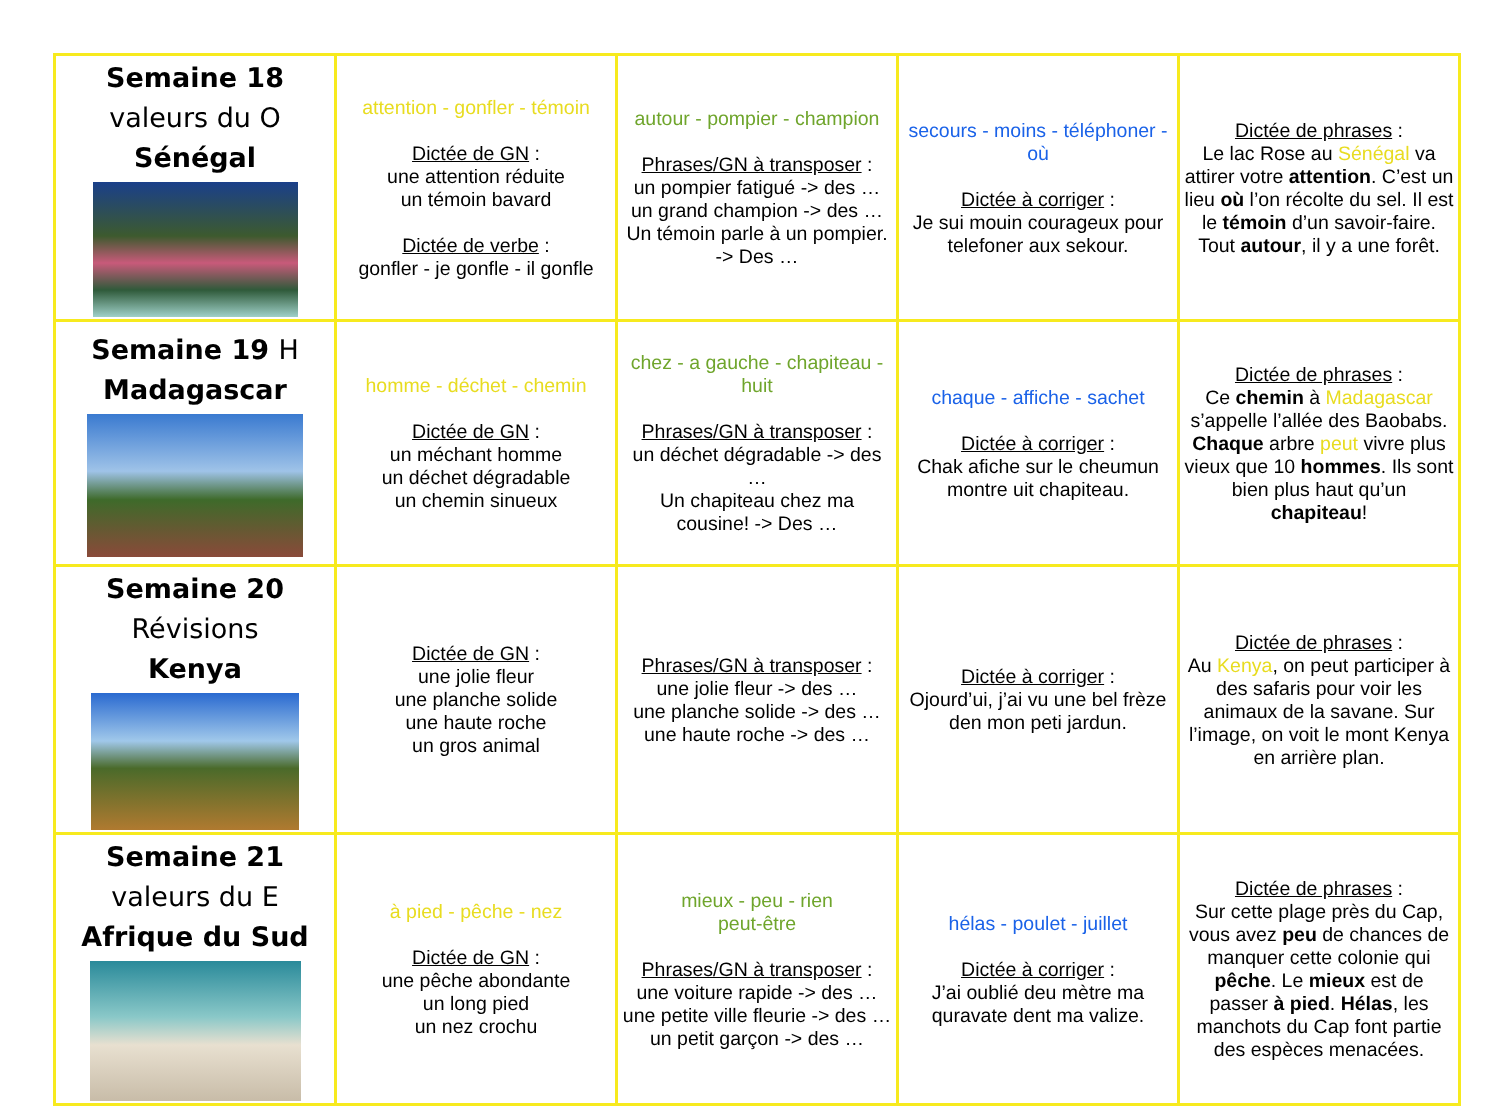| Semaine 18 valeurs du O Sénégal | attention - gonfler - témoin Dictée de GN : une attention réduite un témoin bavard Dictée de verbe : gonfler - je gonfle - il gonfle | autour - pompier - champion Phrases/GN à transposer : un pompier fatigué -> des … un grand champion -> des … Un témoin parle à un pompier. -> Des … | secours - moins - téléphoner - où Dictée à corriger : Je sui mouin courageux pour telefoner aux sekour. | Dictée de phrases : Le lac Rose au Sénégal va attirer votre attention . C’est un lieu où l’on récolte du sel. Il est le témoin d’un savoir-faire. Tout autour , il y a une forêt. |
| Semaine 19 H Madagascar | homme - déchet - chemin Dictée de GN : un méchant homme un déchet dégradable un chemin sinueux | chez - a gauche - chapiteau - huit Phrases/GN à transposer : un déchet dégradable -> des … Un chapiteau chez ma cousine! -> Des … | chaque - affiche - sachet Dictée à corriger : Chak afiche sur le cheumun montre uit chapiteau. | Dictée de phrases : Ce chemin à Madagascar s’appelle l’allée des Baobabs. Chaque arbre peut vivre plus vieux que 10 hommes . Ils sont bien plus haut qu’un chapiteau ! |
| Semaine 20 Révisions Kenya | Dictée de GN : une jolie fleur une planche solide une haute roche un gros animal | Phrases/GN à transposer : une jolie fleur -> des … une planche solide -> des … une haute roche -> des … | Dictée à corriger : Ojourd’ui, j’ai vu une bel frèze den mon peti jardun. | Dictée de phrases : Au Kenya , on peut participer à des safaris pour voir les animaux de la savane. Sur l’image, on voit le mont Kenya en arrière plan. |
| Semaine 21 valeurs du E Afrique du Sud | à pied - pêche - nez Dictée de GN : une pêche abondante un long pied un nez crochu | mieux - peu - rien peut-être Phrases/GN à transposer : une voiture rapide -> des … une petite ville fleurie -> des … un petit garçon -> des … | hélas - poulet - juillet Dictée à corriger : J’ai oublié deu mètre ma quravate dent ma valize. | Dictée de phrases : Sur cette plage près du Cap, vous avez peu de chances de manquer cette colonie qui pêche . Le mieux est de passer à pied . Hélas , les manchots du Cap font partie des espèces menacées. |